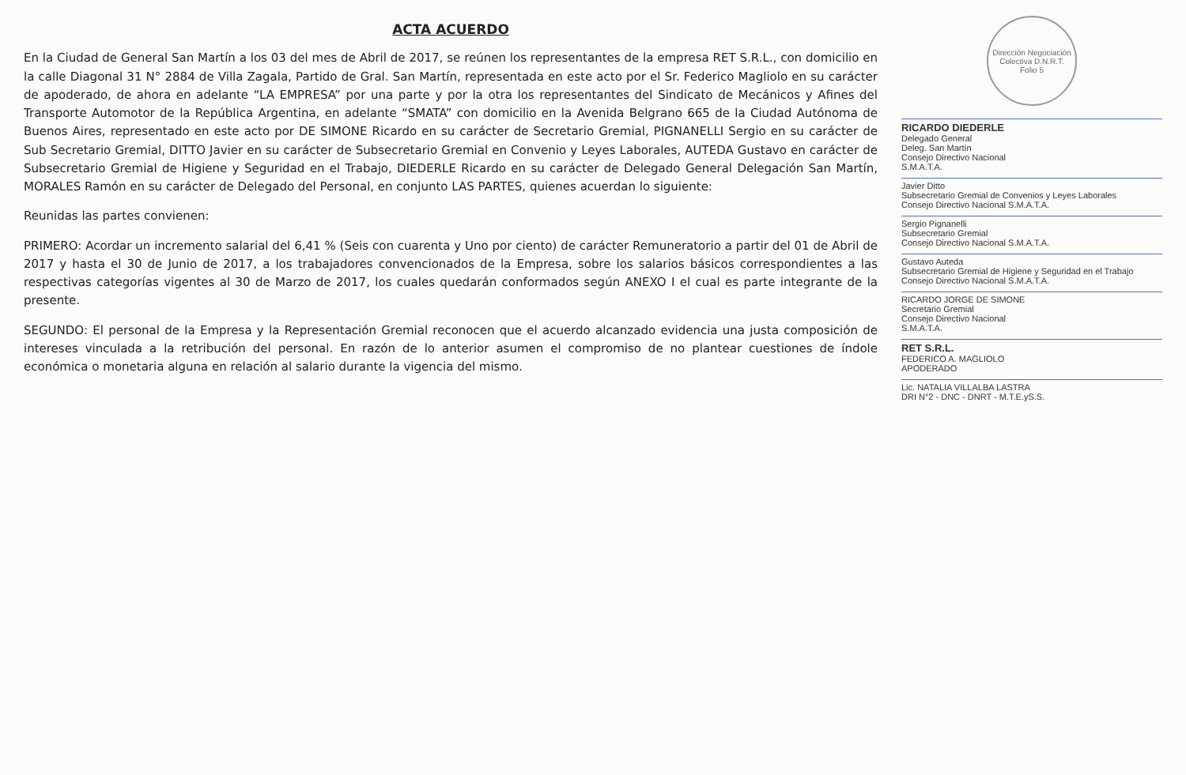ACTA ACUERDO
En la Ciudad de General San Martín a los 03 del mes de Abril de 2017, se reúnen los representantes de la empresa RET S.R.L., con domicilio en la calle Diagonal 31 N° 2884 de Villa Zagala, Partido de Gral. San Martín, representada en este acto por el Sr. Federico Magliolo en su carácter de apoderado, de ahora en adelante “LA EMPRESA” por una parte y por la otra los representantes del Sindicato de Mecánicos y Afines del Transporte Automotor de la República Argentina, en adelante “SMATA” con domicilio en la Avenida Belgrano 665 de la Ciudad Autónoma de Buenos Aires, representado en este acto por DE SIMONE Ricardo en su carácter de Secretario Gremial, PIGNANELLI Sergio en su carácter de Sub Secretario Gremial, DITTO Javier en su carácter de Subsecretario Gremial en Convenio y Leyes Laborales, AUTEDA Gustavo en carácter de Subsecretario Gremial de Higiene y Seguridad en el Trabajo, DIEDERLE Ricardo en su carácter de Delegado General Delegación San Martín, MORALES Ramón en su carácter de Delegado del Personal, en conjunto LAS PARTES, quienes acuerdan lo siguiente:
Reunidas las partes convienen:
PRIMERO: Acordar un incremento salarial del 6,41 % (Seis con cuarenta y Uno por ciento) de carácter Remuneratorio a partir del 01 de Abril de 2017 y hasta el 30 de Junio de 2017, a los trabajadores convencionados de la Empresa, sobre los salarios básicos correspondientes a las respectivas categorías vigentes al 30 de Marzo de 2017, los cuales quedarán conformados según ANEXO I el cual es parte integrante de la presente.
SEGUNDO: El personal de la Empresa y la Representación Gremial reconocen que el acuerdo alcanzado evidencia una justa composición de intereses vinculada a la retribución del personal. En razón de lo anterior asumen el compromiso de no plantear cuestiones de índole económica o monetaria alguna en relación al salario durante la vigencia del mismo.
Dirección Negociación Colectiva D.N.R.T.
Folio 5
RICARDO DIEDERLE
Delegado General
Deleg. San Martín
Consejo Directivo Nacional
S.M.A.T.A.
Javier Ditto
Subsecretario Gremial de Convenios y Leyes Laborales
Consejo Directivo Nacional S.M.A.T.A.
Sergio Pignanelli
Subsecretario Gremial
Consejo Directivo Nacional S.M.A.T.A.
Gustavo Auteda
Subsecretario Gremial de Higiene y Seguridad en el Trabajo
Consejo Directivo Nacional S.M.A.T.A.
RICARDO JORGE DE SIMONE
Secretario Gremial
Consejo Directivo Nacional
S.M.A.T.A.
RET S.R.L.
FEDERICO A. MAGLIOLO
APODERADO
Lic. NATALIA VILLALBA LASTRA
DRI N°2 - DNC - DNRT - M.T.E.yS.S.